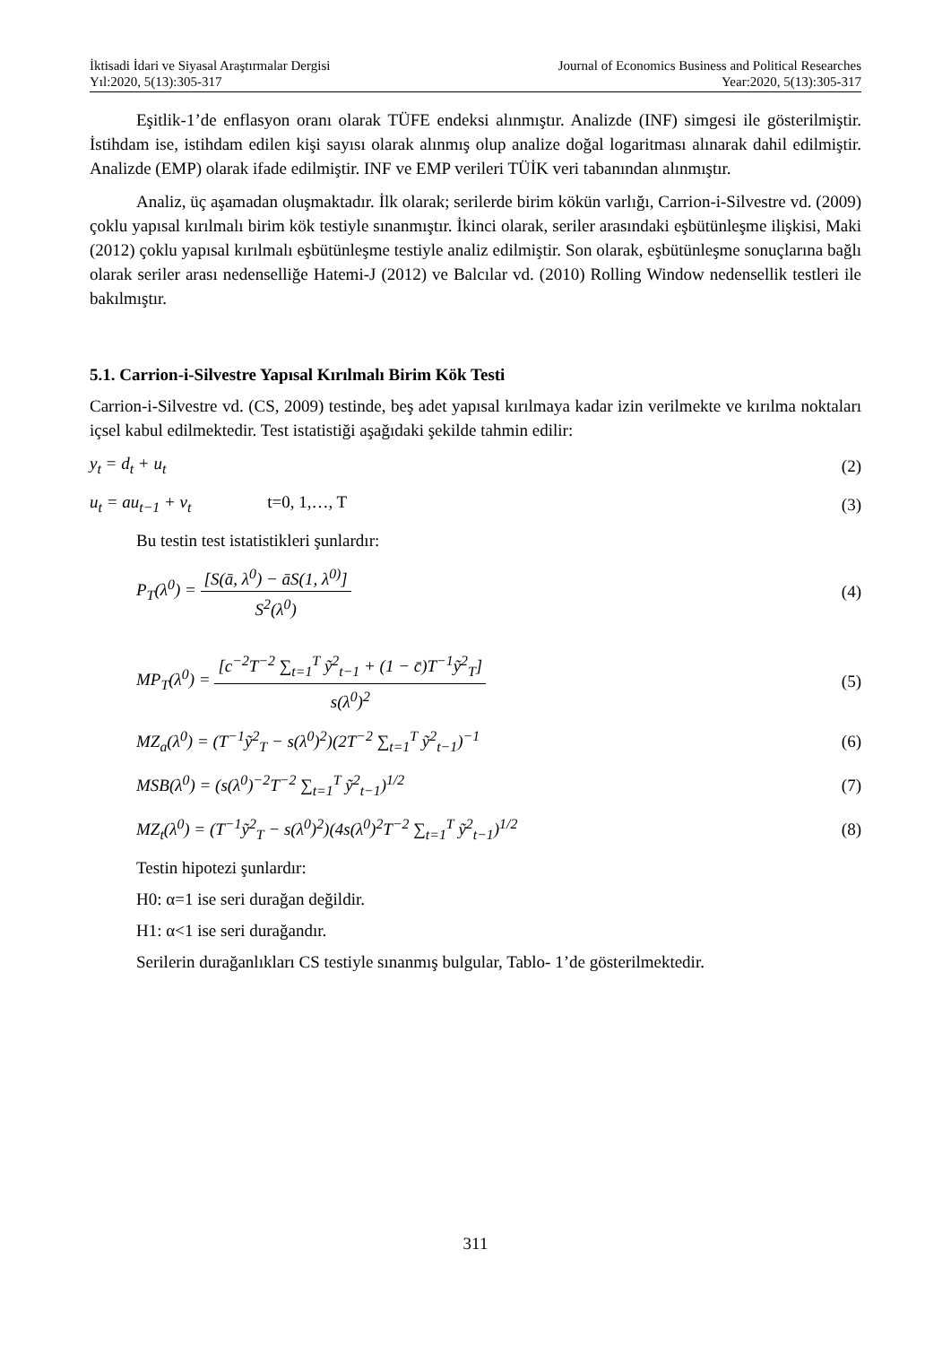İktisadi İdari ve Siyasal Araştırmalar Dergisi Journal of Economics Business and Political Researches
Yıl:2020, 5(13):305-317 Year:2020, 5(13):305-317
Eşitlik-1’de enflasyon oranı olarak TÜFE endeksi alınmıştır. Analizde (INF) simgesi ile gösterilmiştir. İstihdam ise, istihdam edilen kişi sayısı olarak alınmış olup analize doğal logaritması alınarak dahil edilmiştir. Analizde (EMP) olarak ifade edilmiştir. INF ve EMP verileri TÜİK veri tabanından alınmıştır.
Analiz, üç aşamadan oluşmaktadır. İlk olarak; serilerde birim kökün varlığı, Carrion-i-Silvestre vd. (2009) çoklu yapısal kırılmalı birim kök testiyle sınanmıştır. İkinci olarak, seriler arasındaki eşbütünleşme ilişkisi, Maki (2012) çoklu yapısal kırılmalı eşbütünleşme testiyle analiz edilmiştir. Son olarak, eşbütünleşme sonuçlarına bağlı olarak seriler arası nedenselliğe Hatemi-J (2012) ve Balcılar vd. (2010) Rolling Window nedensellik testleri ile bakılmıştır.
5.1. Carrion-i-Silvestre Yapısal Kırılmalı Birim Kök Testi
Carrion-i-Silvestre vd. (CS, 2009) testinde, beş adet yapısal kırılmaya kadar izin verilmekte ve kırılma noktaları içsel kabul edilmektedir. Test istatistiği aşağıdaki şekilde tahmin edilir:
y<sub>t</sub> = d<sub>t</sub> + u<sub>t</sub> (2)
u<sub>t</sub> = au<sub>t−1</sub> + v<sub>t</sub> t=0, 1,…, T (3)
Bu testin test istatistikleri şunlardır:
P<sub>T</sub>(λ<sup>0</sup>) = [S(ā, λ<sup>0</sup>) − āS(1, λ<sup>0)</sup>] S<sup>2</sup>(λ<sup>0</sup>) (4)
MP<sub>T</sub>(λ<sup>0</sup>) = [c<sup>−2</sup>T<sup>−2</sup> ∑<sub>t=1</sub><sup>T</sup> ỹ<sup>2</sup><sub>t−1</sub> + (1 − c̄)T<sup>−1</sup>ỹ<sup>2</sup><sub>T</sub>] s(λ<sup>0</sup>)<sup>2</sup> (5)
MZ<sub>a</sub>(λ<sup>0</sup>) = (T<sup>−1</sup>ỹ<sup>2</sup><sub>T</sub> − s(λ<sup>0</sup>)<sup>2</sup>)(2T<sup>−2</sup> ∑<sub>t=1</sub><sup>T</sup> ỹ<sup>2</sup><sub>t−1</sub>)<sup>−1</sup> (6)
MSB(λ<sup>0</sup>) = (s(λ<sup>0</sup>)<sup>−2</sup>T<sup>−2</sup> ∑<sub>t=1</sub><sup>T</sup> ỹ<sup>2</sup><sub>t−1</sub>)<sup>1/2</sup> (7)
MZ<sub>t</sub>(λ<sup>0</sup>) = (T<sup>−1</sup>ỹ<sup>2</sup><sub>T</sub> − s(λ<sup>0</sup>)<sup>2</sup>)(4s(λ<sup>0</sup>)<sup>2</sup>T<sup>−2</sup> ∑<sub>t=1</sub><sup>T</sup> ỹ<sup>2</sup><sub>t−1</sub>)<sup>1/2</sup> (8)
Testin hipotezi şunlardır:
H0: α=1 ise seri durağan değildir.
H1: α<1 ise seri durağandır.
Serilerin durağanlıkları CS testiyle sınanmış bulgular, Tablo- 1’de gösterilmektedir.
311